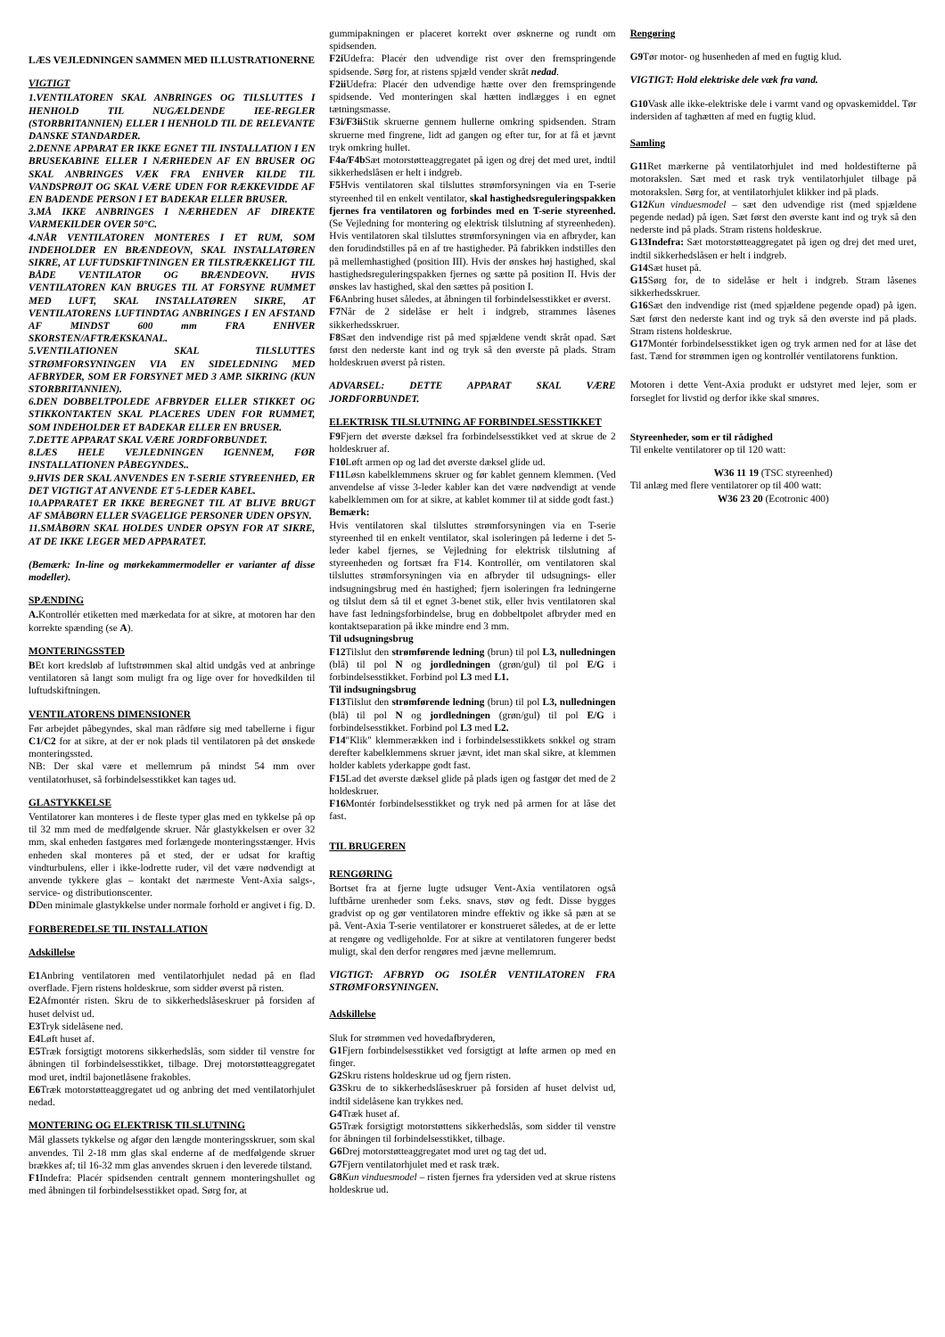LÆS VEJLEDNINGEN SAMMEN MED ILLUSTRATIONERNE
VIGTIGT
1.VENTILATOREN SKAL ANBRINGES OG TILSLUTTES I HENHOLD TIL NUGÆLDENDE IEE-REGLER (STORBRITANNIEN) ELLER I HENHOLD TIL DE RELEVANTE DANSKE STANDARDER.
2.DENNE APPARAT ER IKKE EGNET TIL INSTALLATION I EN BRUSEKABINE ELLER I NÆRHEDEN AF EN BRUSER OG SKAL ANBRINGES VÆK FRA ENHVER KILDE TIL VANDSPRØJT OG SKAL VÆRE UDEN FOR RÆKKEVIDDE AF EN BADENDE PERSON I ET BADEKAR ELLER BRUSER.
3.MÅ IKKE ANBRINGES I NÆRHEDEN AF DIREKTE VARMEKILDER OVER 50°C.
4.NÅR VENTILATOREN MONTERES I ET RUM, SOM INDEHOLDER EN BRÆNDEOVN, SKAL INSTALLATØREN SIKRE, AT LUFTUDSKIFTNINGEN ER TILSTRÆKKELIGT TIL BÅDE VENTILATOR OG BRÆNDEOVN. HVIS VENTILATOREN KAN BRUGES TIL AT FORSYNE RUMMET MED LUFT, SKAL INSTALLATØREN SIKRE, AT VENTILATORENS LUFTINDTAG ANBRINGES I EN AFSTAND AF MINDST 600 mm FRA ENHVER SKORSTEN/AFTRÆKSKANAL.
5.VENTILATIONEN SKAL TILSLUTTES STRØMFORSYNINGEN VIA EN SIDELEDNING MED AFBRYDER, SOM ER FORSYNET MED 3 AMP. SIKRING (KUN STORBRITANNIEN).
6.DEN DOBBELTPOLEDE AFBRYDER ELLER STIKKET OG STIKKONTAKTEN SKAL PLACERES UDEN FOR RUMMET, SOM INDEHOLDER ET BADEKAR ELLER EN BRUSER.
7.DETTE APPARAT SKAL VÆRE JORDFORBUNDET.
8.LÆS HELE VEJLEDNINGEN IGENNEM, FØR INSTALLATIONEN PÅBEGYNDES..
9.HVIS DER SKAL ANVENDES EN T-SERIE STYREENHED, ER DET VIGTIGT AT ANVENDE ET 5-LEDER KABEL.
10.APPARATET ER IKKE BEREGNET TIL AT BLIVE BRUGT AF SMÅBØRN ELLER SVAGELIGE PERSONER UDEN OPSYN.
11.SMÅBØRN SKAL HOLDES UNDER OPSYN FOR AT SIKRE, AT DE IKKE LEGER MED APPARATET.
(Bemærk: In-line og mørkekammermodeller er varianter af disse modeller).
SPÆNDING
A. Kontrollér etiketten med mærkedata for at sikre, at motoren har den korrekte spænding (se A).
MONTERINGSSTED
BEt kort kredsløb af luftstrømmen skal altid undgås ved at anbringe ventilatoren så langt som muligt fra og lige over for hovedkilden til luftudskiftningen.
VENTILATORENS DIMENSIONER
Før arbejdet påbegyndes, skal man rådføre sig med tabellerne i figur C1/C2 for at sikre, at der er nok plads til ventilatoren på det ønskede monteringssted.
NB: Der skal være et mellemrum på mindst 54 mm over ventilatorhuset, så forbindelsesstikket kan tages ud.
GLASTYKKELSE
Ventilatorer kan monteres i de fleste typer glas med en tykkelse på op til 32 mm med de medfølgende skruer. Når glastykkelsen er over 32 mm, skal enheden fastgøres med forlængede monteringsstænger. Hvis enheden skal monteres på et sted, der er udsat for kraftig vindturbulens, eller i ikke-lodrette ruder, vil det være nødvendigt at anvende tykkere glas – kontakt det nærmeste Vent-Axia salgs-, service- og distributionscenter.
DDen minimale glastykkelse under normale forhold er angivet i fig. D.
FORBEREDELSE TIL INSTALLATION
Adskillelse
E1 Anbring ventilatoren med ventilatorhjulet nedad på en flad overflade. Fjern ristens holdeskrue, som sidder øverst på risten.
E2 Afmontér risten. Skru de to sikkerhedslåseskruer på forsiden af huset delvist ud.
E3 Tryk sidelåsene ned.
E4 Løft huset af.
E5 Træk forsigtigt motorens sikkerhedslås, som sidder til venstre for åbningen til forbindelsesstikket, tilbage. Drej motorstøtteaggregatet mod uret, indtil bajonetlåsene frakobles.
E6 Træk motorstøtteaggregatet ud og anbring det med ventilatorhjulet nedad.
MONTERING OG ELEKTRISK TILSLUTNING
Mål glassets tykkelse og afgør den længde monteringsskruer, som skal anvendes. Til 2-18 mm glas skal enderne af de medfølgende skruer brækkes af; til 16-32 mm glas anvendes skruen i den leverede tilstand.
F1 Indefra: Placér spidsenden centralt gennem monteringshullet og med åbningen til forbindelsesstikket opad. Sørg for, at
gummipakningen er placeret korrekt over øsknerne og rundt om spidsenden.
F2i Udefra: Placér den udvendige rist over den fremspringende spidsende. Sørg for, at ristens spjæld vender skråt nedad.
F2ii Udefra: Placér den udvendige hætte over den fremspringende spidsende. Ved monteringen skal hætten indlægges i en egnet tætningsmasse.
F3i/F3ii Stik skruerne gennem hullerne omkring spidsenden. Stram skruerne med fingrene, lidt ad gangen og efter tur, for at få et jævnt tryk omkring hullet.
F4a/F4b Sæt motorstøtteaggregatet på igen og drej det med uret, indtil sikkerhedslåsen er helt i indgreb.
F5 Hvis ventilatoren skal tilsluttes strømforsyningen via en T-serie styreenhed til en enkelt ventilator, skal hastighedsreguleringspakken fjernes fra ventilatoren og forbindes med en T-serie styreenhed. (Se Vejledning for montering og elektrisk tilslutning af styreenheden). Hvis ventilatoren skal tilsluttes strømforsyningen via en afbryder, kan den forudindstilles på en af tre hastigheder. På fabrikken indstilles den på mellemhastighed (position III). Hvis der ønskes høj hastighed, skal hastighedsreguleringspakken fjernes og sætte på position II. Hvis der ønskes lav hastighed, skal den sættes på position I.
F6 Anbring huset således, at åbningen til forbindelsesstikket er øverst.
F7 Når de 2 sidelåse er helt i indgreb, strammes låsenes sikkerhedsskruer.
F8 Sæt den indvendige rist på med spjældene vendt skråt opad. Sæt først den nederste kant ind og tryk så den øverste på plads. Stram holdeskruen øverst på risten.
ADVARSEL: DETTE APPARAT SKAL VÆRE JORDFORBUNDET.
ELEKTRISK TILSLUTNING AF FORBINDELSESSTIKKET
F9 Fjern det øverste dæksel fra forbindelsesstikket ved at skrue de 2 holdeskruer af.
F10 Løft armen op og lad det øverste dæksel glide ud.
F11 Løsn kabelklemmens skruer og før kablet gennem klemmen. (Ved anvendelse af visse 3-leder kabler kan det være nødvendigt at vende kabelklemmen om for at sikre, at kablet kommer til at sidde godt fast.)
Bemærk:
Hvis ventilatoren skal tilsluttes strømforsyningen via en T-serie styreenhed til en enkelt ventilator, skal isoleringen på lederne i det 5-leder kabel fjernes, se Vejledning for elektrisk tilslutning af styreenheden og fortsæt fra F14. Kontrollér, om ventilatoren skal tilsluttes strømforsyningen via en afbryder til udsugnings- eller indsugningsbrug med én hastighed; fjern isoleringen fra ledningerne og tilslut dem så til et egnet 3-benet stik, eller hvis ventilatoren skal have fast ledningsforbindelse, brug en dobbeltpolet afbryder med en kontaktseparation på ikke mindre end 3 mm.
Til udsugningsbrug
F12 Tilslut den strømførende ledning (brun) til pol L3, nulledningen (blå) til pol N og jordledningen (grøn/gul) til pol E/G i forbindelsesstikket. Forbind pol L3 med L1.
Til indsugningsbrug
F13 Tilslut den strømførende ledning (brun) til pol L3, nulledningen (blå) til pol N og jordledningen (grøn/gul) til pol E/G i forbindelsesstikket. Forbind pol L3 med L2.
F14"Klik" klemmerækken ind i forbindelsesstikkets sokkel og stram derefter kabelklemmens skruer jævnt, idet man skal sikre, at klemmen holder kablets yderkappe godt fast.
F15 Lad det øverste dæksel glide på plads igen og fastgør det med de 2 holdeskruer.
F16 Montér forbindelsesstikket og tryk ned på armen for at låse det fast.
TIL BRUGEREN
RENGØRING
Bortset fra at fjerne lugte udsuger Vent-Axia ventilatoren også luftbårne urenheder som f.eks. snavs, støv og fedt. Disse bygges gradvist op og gør ventilatoren mindre effektiv og ikke så pæn at se på. Vent-Axia T-serie ventilatorer er konstrueret således, at de er lette at rengøre og vedligeholde. For at sikre at ventilatoren fungerer bedst muligt, skal den derfor rengøres med jævne mellemrum.
VIGTIGT: AFBRYD OG ISOLÉR VENTILATOREN FRA STRØMFORSYNINGEN.
Adskillelse
Sluk for strømmen ved hovedafbryderen,
G1 Fjern forbindelsesstikket ved forsigtigt at løfte armen op med en finger.
G2 Skru ristens holdeskrue ud og fjern risten.
G3 Skru de to sikkerhedslåseskruer på forsiden af huset delvist ud, indtil sidelåsene kan trykkes ned.
G4 Træk huset af.
G5 Træk forsigtigt motorstøttens sikkerhedslås, som sidder til venstre for åbningen til forbindelsesstikket, tilbage.
G6 Drej motorstøtteaggregatet mod uret og tag det ud.
G7 Fjern ventilatorhjulet med et rask træk.
G8 Kun vinduesmodel – risten fjernes fra ydersiden ved at skrue ristens holdeskrue ud.
Rengøring
G9 Tør motor- og husenheden af med en fugtig klud.
VIGTIGT: Hold elektriske dele væk fra vand.
G10 Vask alle ikke-elektriske dele i varmt vand og opvaskemiddel. Tør indersiden af taghætten af med en fugtig klud.
Samling
G11 Ret mærkerne på ventilatorhjulet ind med holdestifterne på motorakslen. Sæt med et rask tryk ventilatorhjulet tilbage på motorakslen. Sørg for, at ventilatorhjulet klikker ind på plads.
G12 Kun vinduesmodel – sæt den udvendige rist (med spjældene pegende nedad) på igen. Sæt først den øverste kant ind og tryk så den nederste ind på plads. Stram ristens holdeskrue.
G13Indefra: Sæt motorstøtteaggregatet på igen og drej det med uret, indtil sikkerhedslåsen er helt i indgreb.
G14 Sæt huset på.
G15 Sørg for, de to sidelåse er helt i indgreb. Stram låsenes sikkerhedsskruer.
G16 Sæt den indvendige rist (med spjældene pegende opad) på igen. Sæt først den nederste kant ind og tryk så den øverste ind på plads. Stram ristens holdeskrue.
G17 Montér forbindelsesstikket igen og tryk armen ned for at låse det fast. Tænd for strømmen igen og kontrollér ventilatorens funktion.
Motoren i dette Vent-Axia produkt er udstyret med lejer, som er forseglet for livstid og derfor ikke skal smøres.
Styreenheder, som er til rådighed
Til enkelte ventilatorer op til 120 watt:
W36 11 19 (TSC styreenhed)
Til anlæg med flere ventilatorer op til 400 watt:
W36 23 20 (Ecotronic 400)